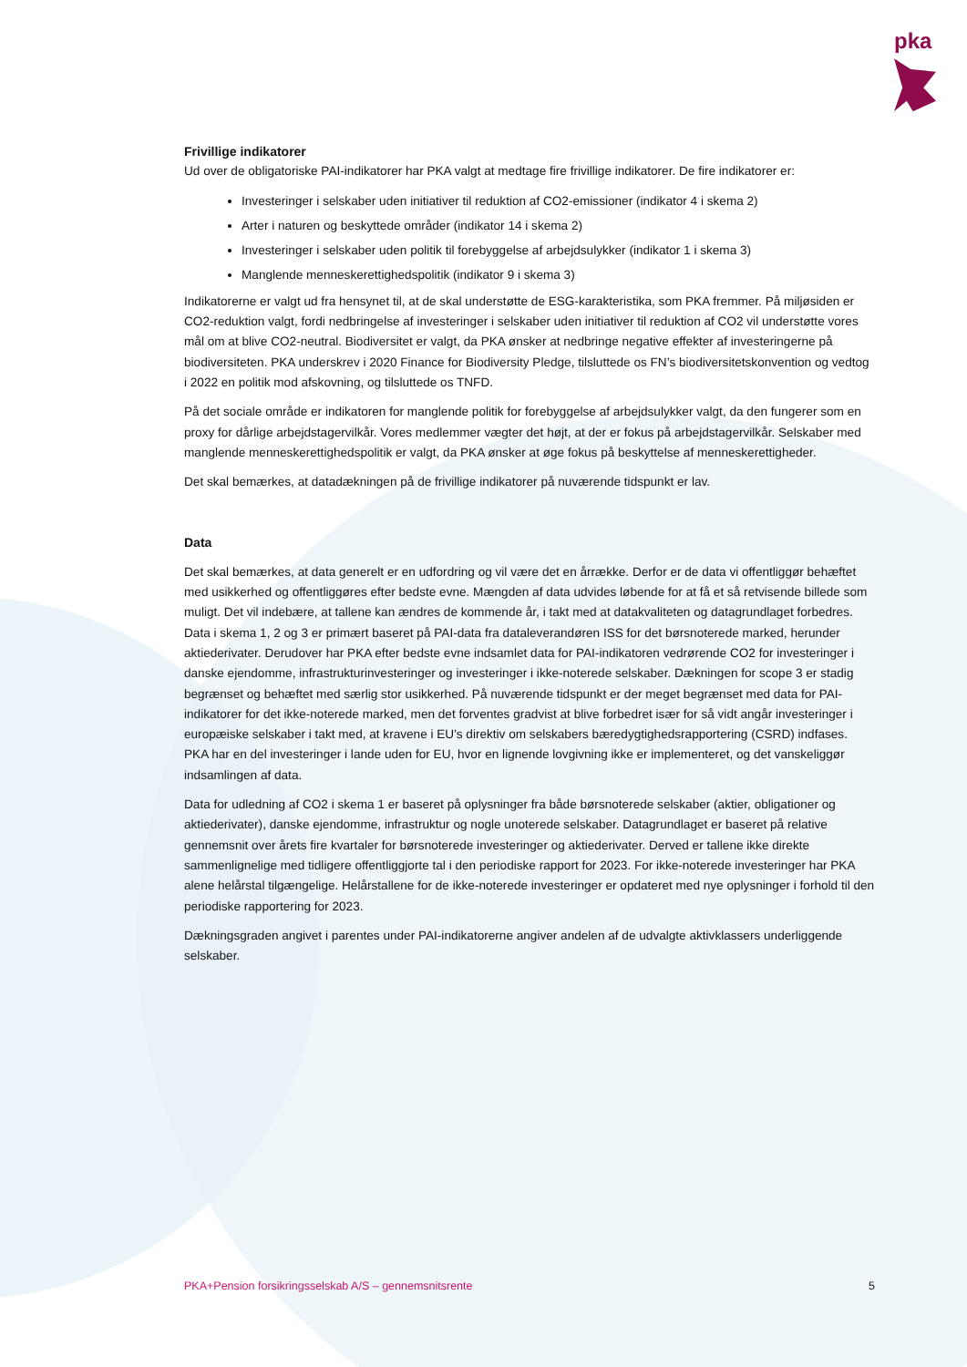pka
Frivillige indikatorer
Ud over de obligatoriske PAI-indikatorer har PKA valgt at medtage fire frivillige indikatorer. De fire indikatorer er:
Investeringer i selskaber uden initiativer til reduktion af CO2-emissioner (indikator 4 i skema 2)
Arter i naturen og beskyttede områder (indikator 14 i skema 2)
Investeringer i selskaber uden politik til forebyggelse af arbejdsulykker (indikator 1 i skema 3)
Manglende menneskerettighedspolitik (indikator 9 i skema 3)
Indikatorerne er valgt ud fra hensynet til, at de skal understøtte de ESG-karakteristika, som PKA fremmer. På miljøsiden er CO2-reduktion valgt, fordi nedbringelse af investeringer i selskaber uden initiativer til reduktion af CO2 vil understøtte vores mål om at blive CO2-neutral. Biodiversitet er valgt, da PKA ønsker at nedbringe negative effekter af investeringerne på biodiversiteten. PKA underskrev i 2020 Finance for Biodiversity Pledge, tilsluttede os FN’s biodiversitetskonvention og vedtog i 2022 en politik mod afskovning, og tilsluttede os TNFD.
På det sociale område er indikatoren for manglende politik for forebyggelse af arbejdsulykker valgt, da den fungerer som en proxy for dårlige arbejdstagervilkår. Vores medlemmer vægter det højt, at der er fokus på arbejdstagervilkår. Selskaber med manglende menneskerettighedspolitik er valgt, da PKA ønsker at øge fokus på beskyttelse af menneskerettigheder.
Det skal bemærkes, at datadækningen på de frivillige indikatorer på nuværende tidspunkt er lav.
Data
Det skal bemærkes, at data generelt er en udfordring og vil være det en årrække. Derfor er de data vi offentliggør behæftet med usikkerhed og offentliggøres efter bedste evne. Mængden af data udvides løbende for at få et så retvisende billede som muligt. Det vil indebære, at tallene kan ændres de kommende år, i takt med at datakvaliteten og datagrundlaget forbedres. Data i skema 1, 2 og 3 er primært baseret på PAI-data fra dataleverandøren ISS for det børsnoterede marked, herunder aktiederivater. Derudover har PKA efter bedste evne indsamlet data for PAI-indikatoren vedrørende CO2 for investeringer i danske ejendomme, infrastrukturinvesteringer og investeringer i ikke-noterede selskaber. Dækningen for scope 3 er stadig begrænset og behæftet med særlig stor usikkerhed. På nuværende tidspunkt er der meget begrænset med data for PAI-indikatorer for det ikke-noterede marked, men det forventes gradvist at blive forbedret især for så vidt angår investeringer i europæiske selskaber i takt med, at kravene i EU's direktiv om selskabers bæredygtighedsrapportering (CSRD) indfases. PKA har en del investeringer i lande uden for EU, hvor en lignende lovgivning ikke er implementeret, og det vanskeliggør indsamlingen af data.
Data for udledning af CO2 i skema 1 er baseret på oplysninger fra både børsnoterede selskaber (aktier, obligationer og aktiederivater), danske ejendomme, infrastruktur og nogle unoterede selskaber. Datagrundlaget er baseret på relative gennemsnit over årets fire kvartaler for børsnoterede investeringer og aktiederivater. Derved er tallene ikke direkte sammenlignelige med tidligere offentliggjorte tal i den periodiske rapport for 2023. For ikke-noterede investeringer har PKA alene helårstal tilgængelige. Helårstallene for de ikke-noterede investeringer er opdateret med nye oplysninger i forhold til den periodiske rapportering for 2023.
Dækningsgraden angivet i parentes under PAI-indikatorerne angiver andelen af de udvalgte aktivklassers underliggende selskaber.
PKA+Pension forsikringsselskab A/S – gennemsnitsrente 5